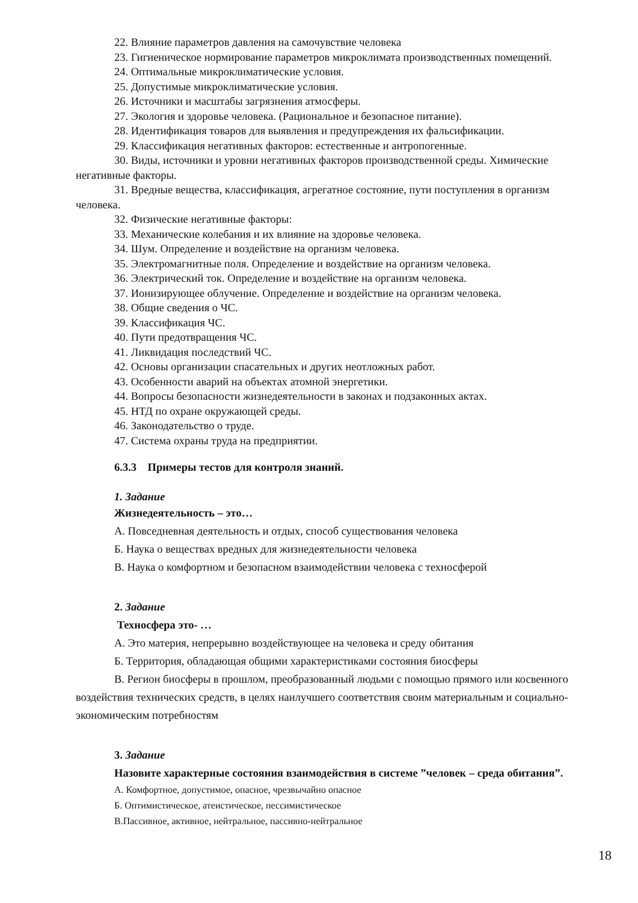22. Влияние параметров давления на самочувствие человека
23. Гигиеническое нормирование параметров микроклимата производственных помещений.
24. Оптимальные микроклиматические условия.
25. Допустимые микроклиматические условия.
26. Источники и масштабы загрязнения атмосферы.
27. Экология и здоровье человека. (Рациональное и безопасное питание).
28. Идентификация товаров для выявления и предупреждения их фальсификации.
29. Классификация негативных факторов: естественные и антропогенные.
30. Виды, источники и уровни негативных факторов производственной среды. Химические негативные факторы.
31. Вредные вещества, классификация, агрегатное состояние, пути поступления в организм человека.
32. Физические негативные факторы:
33. Механические колебания и их влияние на здоровье человека.
34. Шум. Определение и воздействие на организм человека.
35. Электромагнитные поля. Определение и воздействие на организм человека.
36. Электрический ток. Определение и воздействие на организм человека.
37. Ионизирующее облучение. Определение и воздействие на организм человека.
38. Общие сведения о ЧС.
39. Классификация ЧС.
40. Пути предотвращения ЧС.
41. Ликвидация последствий ЧС.
42. Основы организации спасательных и других неотложных работ.
43. Особенности аварий на объектах атомной энергетики.
44. Вопросы безопасности жизнедеятельности в законах и подзаконных актах.
45. НТД по охране окружающей среды.
46. Законодательство о труде.
47. Система охраны труда на предприятии.
6.3.3 Примеры тестов для контроля знаний.
1. Задание
Жизнедеятельность – это…
А. Повседневная деятельность и отдых, способ существования человека
Б. Наука о веществах вредных для жизнедеятельности человека
В. Наука о комфортном и безопасном взаимодействии человека с техносферой
2. Задание
Техносфера это- …
А. Это материя, непрерывно воздействующее на человека и среду обитания
Б. Территория, обладающая общими характеристиками состояния биосферы
В. Регион биосферы в прошлом, преобразованный людьми с помощью прямого или косвенного воздействия технических средств, в целях наилучшего соответствия своим материальным и социально-экономическим потребностям
3. Задание
Назовите характерные состояния взаимодействия в системе ”человек – среда обитания”.
А. Комфортное, допустимое, опасное, чрезвычайно опасное
Б. Оптимистическое, атеистическое, пессимистическое
В.Пассивное, активное, нейтральное, пассивно-нейтральное
18